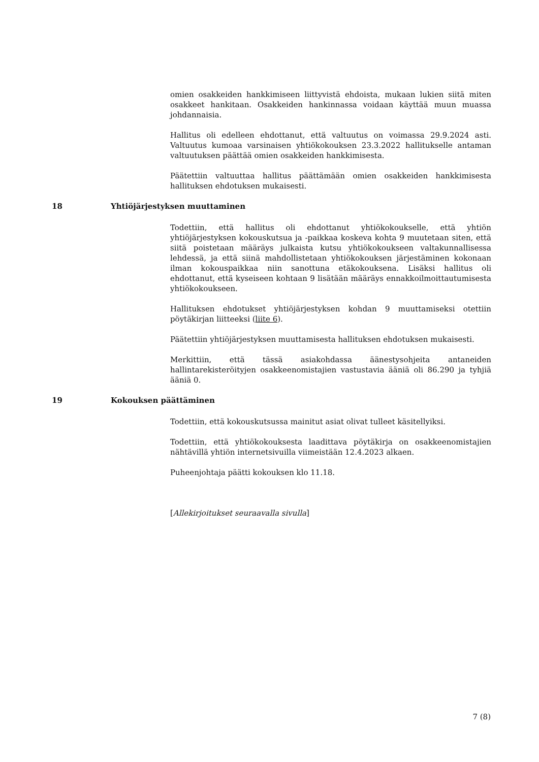omien osakkeiden hankkimiseen liittyvistä ehdoista, mukaan lukien siitä miten osakkeet hankitaan. Osakkeiden hankinnassa voidaan käyttää muun muassa johdannaisia.
Hallitus oli edelleen ehdottanut, että valtuutus on voimassa 29.9.2024 asti. Valtuutus kumoaa varsinaisen yhtiökokouksen 23.3.2022 hallitukselle antaman valtuutuksen päättää omien osakkeiden hankkimisesta.
Päätettiin valtuuttaa hallitus päättämään omien osakkeiden hankkimisesta hallituksen ehdotuksen mukaisesti.
18 Yhtiöjärjestyksen muuttaminen
Todettiin, että hallitus oli ehdottanut yhtiökokoukselle, että yhtiön yhtiöjärjestyksen kokouskutsua ja -paikkaa koskeva kohta 9 muutetaan siten, että siitä poistetaan määräys julkaista kutsu yhtiökokoukseen valtakunnallisessa lehdessä, ja että siinä mahdollistetaan yhtiökokouksen järjestäminen kokonaan ilman kokouspaikkaa niin sanottuna etäkokouksena. Lisäksi hallitus oli ehdottanut, että kyseiseen kohtaan 9 lisätään määräys ennakkoilmoittautumisesta yhtiökokoukseen.
Hallituksen ehdotukset yhtiöjärjestyksen kohdan 9 muuttamiseksi otettiin pöytäkirjan liitteeksi (liite 6).
Päätettiin yhtiöjärjestyksen muuttamisesta hallituksen ehdotuksen mukaisesti.
Merkittiin, että tässä asiakohdassa äänestysohjeita antaneiden hallintarekisteröityjen osakkeenomistajien vastustavia ääniä oli 86.290 ja tyhjiä ääniä 0.
19 Kokouksen päättäminen
Todettiin, että kokouskutsussa mainitut asiat olivat tulleet käsitellyiksi.
Todettiin, että yhtiökokouksesta laadittava pöytäkirja on osakkeenomistajien nähtävillä yhtiön internetsivuilla viimeistään 12.4.2023 alkaen.
Puheenjohtaja päätti kokouksen klo 11.18.
[Allekirjoitukset seuraavalla sivulla]
7 (8)